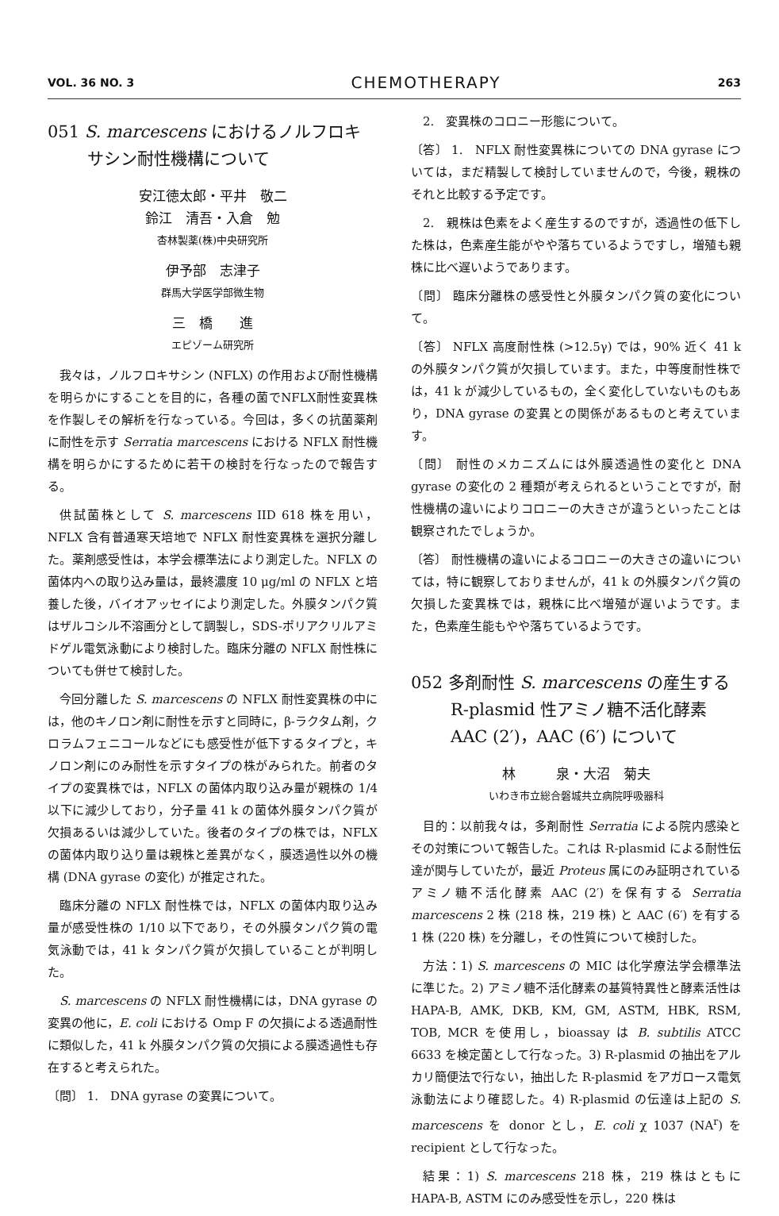VOL. 36 NO. 3 CHEMOTHERAPY 263
051 S. marcescens におけるノルフロキサシン耐性機構について
安江徳太郎・平井　敬二
鈴江　清吾・入倉　勉
杏林製薬(株)中央研究所
伊予部　志津子
群馬大学医学部微生物
三　橋　　進
エピゾーム研究所
我々は，ノルフロキサシン (NFLX) の作用および耐性機構を明らかにすることを目的に，各種の菌でNFLX耐性変異株を作製しその解析を行なっている。今回は，多くの抗菌薬剤に耐性を示す Serratia marcescens における NFLX 耐性機構を明らかにするために若干の検討を行なったので報告する。
供試菌株として S. marcescens IID 618 株を用い，NFLX 含有普通寒天培地で NFLX 耐性変異株を選択分離した。薬剤感受性は，本学会標準法により測定した。NFLX の菌体内への取り込み量は，最終濃度 10 μg/ml の NFLX と培養した後，バイオアッセイにより測定した。外膜タンパク質はザルコシル不溶画分として調製し，SDS-ポリアクリルアミドゲル電気泳動により検討した。臨床分離の NFLX 耐性株についても併せて検討した。
今回分離した S. marcescens の NFLX 耐性変異株の中には，他のキノロン剤に耐性を示すと同時に，β-ラクタム剤，クロラムフェニコールなどにも感受性が低下するタイプと，キノロン剤にのみ耐性を示すタイプの株がみられた。前者のタイプの変異株では，NFLX の菌体内取り込み量が親株の 1/4 以下に減少しており，分子量 41 k の菌体外膜タンパク質が欠損あるいは減少していた。後者のタイプの株では，NFLX の菌体内取り込り量は親株と差異がなく，膜透過性以外の機構 (DNA gyrase の変化) が推定された。
臨床分離の NFLX 耐性株では，NFLX の菌体内取り込み量が感受性株の 1/10 以下であり，その外膜タンパク質の電気泳動では，41 k タンパク質が欠損していることが判明した。
S. marcescens の NFLX 耐性機構には，DNA gyrase の変異の他に，E. coli における Omp F の欠損による透過耐性に類似した，41 k 外膜タンパク質の欠損による膜透過性も存在すると考えられた。
〔問〕 1.　DNA gyrase の変異について。
2.　変異株のコロニー形態について。
〔答〕 1.　NFLX 耐性変異株についての DNA gyrase については，まだ精製して検討していませんので，今後，親株のそれと比較する予定です。
2.　親株は色素をよく産生するのですが，透過性の低下した株は，色素産生能がやや落ちているようですし，増殖も親株に比べ遅いようであります。
〔問〕 臨床分離株の感受性と外膜タンパク質の変化について。
〔答〕 NFLX 高度耐性株 (>12.5γ) では，90% 近く 41 k の外膜タンパク質が欠損しています。また，中等度耐性株では，41 k が減少しているもの，全く変化していないものもあり，DNA gyrase の変異との関係があるものと考えています。
〔問〕 耐性のメカニズムには外膜透過性の変化と DNA gyrase の変化の 2 種類が考えられるということですが，耐性機構の違いによりコロニーの大きさが違うといったことは観察されたでしょうか。
〔答〕 耐性機構の違いによるコロニーの大きさの違いについては，特に観察しておりませんが，41 k の外膜タンパク質の欠損した変異株では，親株に比べ増殖が遅いようです。また，色素産生能もやや落ちているようです。
052 多剤耐性 S. marcescens の産生する R-plasmid 性アミノ糖不活化酵素 AAC (2′)，AAC (6′) について
林　　　泉・大沼　菊夫
いわき市立総合磐城共立病院呼吸器科
目的：以前我々は，多剤耐性 Serratia による院内感染とその対策について報告した。これは R-plasmid による耐性伝達が関与していたが，最近 Proteus 属にのみ証明されているアミノ糖不活化酵素 AAC (2′) を保有する Serratia marcescens 2 株 (218 株，219 株) と AAC (6′) を有する 1 株 (220 株) を分離し，その性質について検討した。
方法：1) S. marcescens の MIC は化学療法学会標準法に準じた。2) アミノ糖不活化酵素の基質特異性と酵素活性は HAPA-B, AMK, DKB, KM, GM, ASTM, HBK, RSM, TOB, MCR を使用し，bioassay は B. subtilis ATCC 6633 を検定菌として行なった。3) R-plasmid の抽出をアルカリ簡便法で行ない，抽出した R-plasmid をアガロース電気泳動法により確認した。4) R-plasmid の伝達は上記の S. marcescens を donor とし，E. coli χ 1037 (NA<sup>r</sup>) を recipient として行なった。
結果：1) S. marcescens 218 株，219 株はともに HAPA-B, ASTM にのみ感受性を示し，220 株は